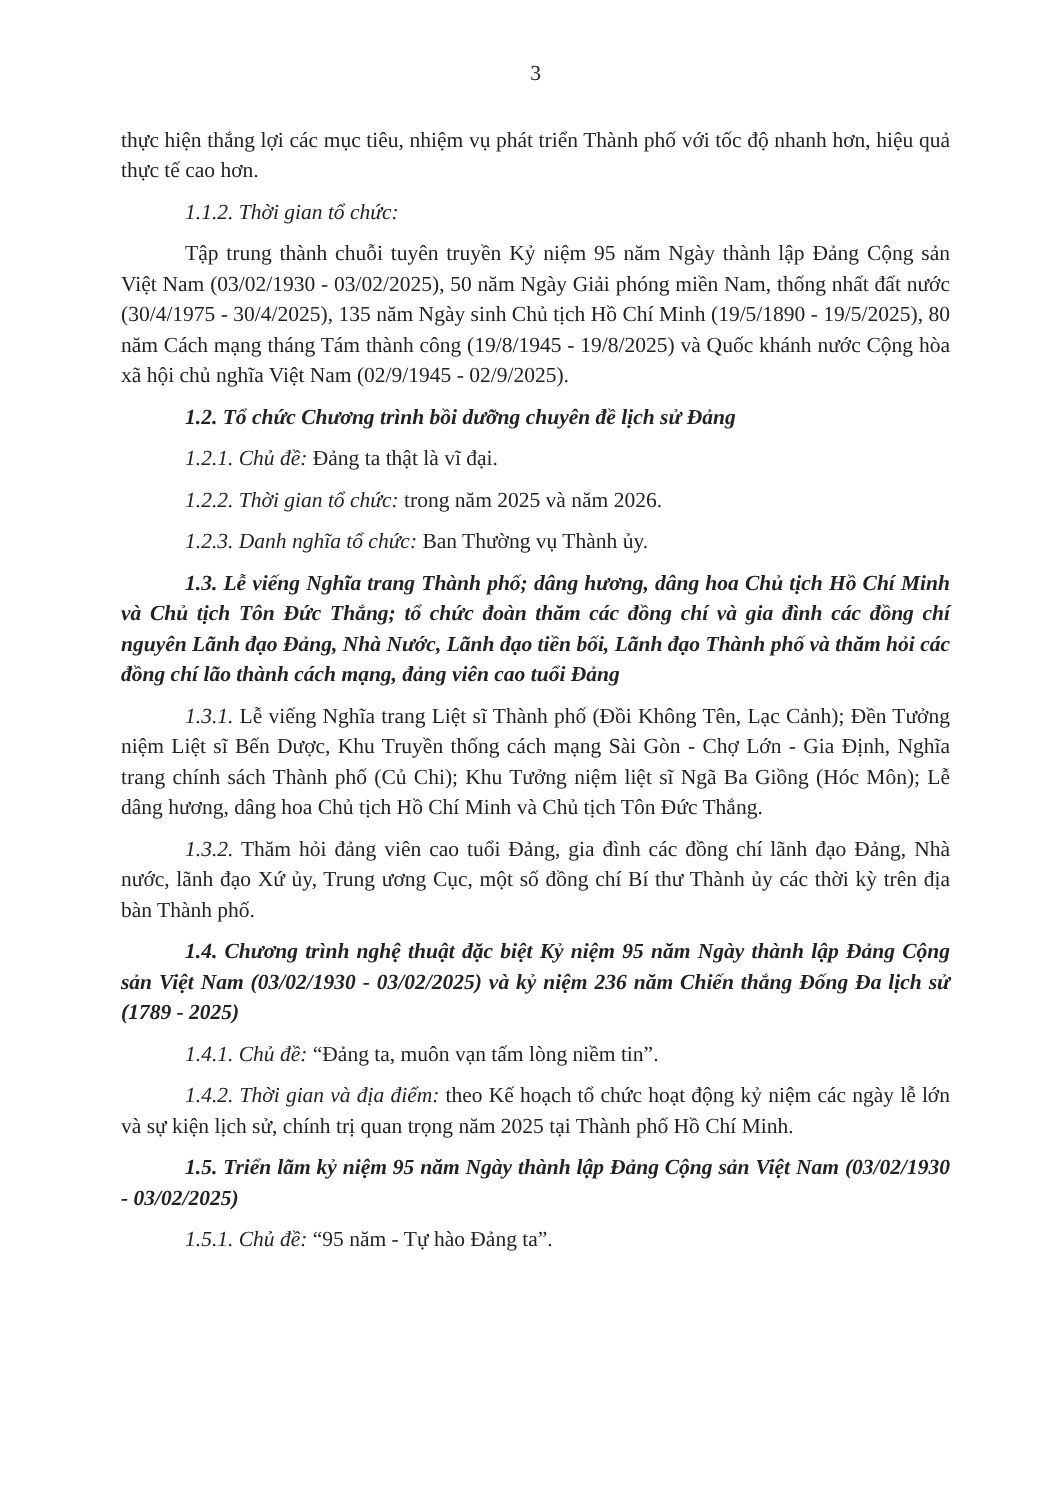3
thực hiện thắng lợi các mục tiêu, nhiệm vụ phát triển Thành phố với tốc độ nhanh hơn, hiệu quả thực tế cao hơn.
1.1.2. Thời gian tổ chức:
Tập trung thành chuỗi tuyên truyền Kỷ niệm 95 năm Ngày thành lập Đảng Cộng sản Việt Nam (03/02/1930 - 03/02/2025), 50 năm Ngày Giải phóng miền Nam, thống nhất đất nước (30/4/1975 - 30/4/2025), 135 năm Ngày sinh Chủ tịch Hồ Chí Minh (19/5/1890 - 19/5/2025), 80 năm Cách mạng tháng Tám thành công (19/8/1945 - 19/8/2025) và Quốc khánh nước Cộng hòa xã hội chủ nghĩa Việt Nam (02/9/1945 - 02/9/2025).
1.2. Tổ chức Chương trình bồi dưỡng chuyên đề lịch sử Đảng
1.2.1. Chủ đề: Đảng ta thật là vĩ đại.
1.2.2. Thời gian tổ chức: trong năm 2025 và năm 2026.
1.2.3. Danh nghĩa tổ chức: Ban Thường vụ Thành ủy.
1.3. Lễ viếng Nghĩa trang Thành phố; dâng hương, dâng hoa Chủ tịch Hồ Chí Minh và Chủ tịch Tôn Đức Thắng; tổ chức đoàn thăm các đồng chí và gia đình các đồng chí nguyên Lãnh đạo Đảng, Nhà Nước, Lãnh đạo tiền bối, Lãnh đạo Thành phố và thăm hỏi các đồng chí lão thành cách mạng, đảng viên cao tuổi Đảng
1.3.1. Lễ viếng Nghĩa trang Liệt sĩ Thành phố (Đồi Không Tên, Lạc Cảnh); Đền Tưởng niệm Liệt sĩ Bến Dược, Khu Truyền thống cách mạng Sài Gòn - Chợ Lớn - Gia Định, Nghĩa trang chính sách Thành phố (Củ Chi); Khu Tưởng niệm liệt sĩ Ngã Ba Giồng (Hóc Môn); Lễ dâng hương, dâng hoa Chủ tịch Hồ Chí Minh và Chủ tịch Tôn Đức Thắng.
1.3.2. Thăm hỏi đảng viên cao tuổi Đảng, gia đình các đồng chí lãnh đạo Đảng, Nhà nước, lãnh đạo Xứ ủy, Trung ương Cục, một số đồng chí Bí thư Thành ủy các thời kỳ trên địa bàn Thành phố.
1.4. Chương trình nghệ thuật đặc biệt Kỷ niệm 95 năm Ngày thành lập Đảng Cộng sản Việt Nam (03/02/1930 - 03/02/2025) và kỷ niệm 236 năm Chiến thắng Đống Đa lịch sử (1789 - 2025)
1.4.1. Chủ đề: “Đảng ta, muôn vạn tấm lòng niềm tin”.
1.4.2. Thời gian và địa điểm: theo Kế hoạch tổ chức hoạt động kỷ niệm các ngày lễ lớn và sự kiện lịch sử, chính trị quan trọng năm 2025 tại Thành phố Hồ Chí Minh.
1.5. Triển lãm kỷ niệm 95 năm Ngày thành lập Đảng Cộng sản Việt Nam (03/02/1930 - 03/02/2025)
1.5.1. Chủ đề: “95 năm - Tự hào Đảng ta”.